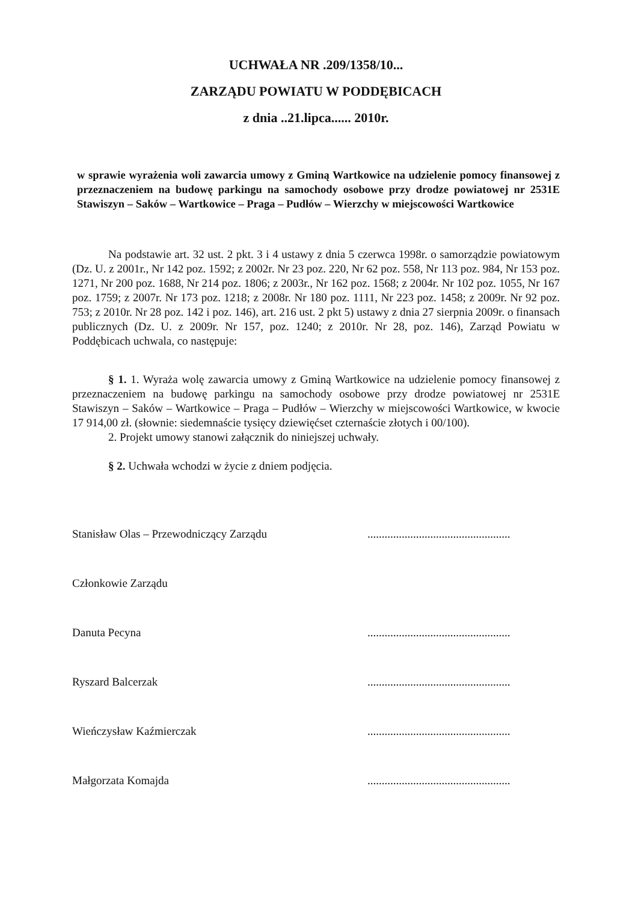UCHWAŁA NR .209/1358/10...
ZARZĄDU POWIATU W PODDĘBICACH
z dnia ..21.lipca...... 2010r.
w sprawie wyrażenia woli zawarcia umowy z Gminą Wartkowice na udzielenie pomocy finansowej z przeznaczeniem na budowę parkingu na samochody osobowe przy drodze powiatowej nr 2531E Stawiszyn – Saków – Wartkowice – Praga – Pudłów – Wierzchy w miejscowości Wartkowice
Na podstawie art. 32 ust. 2 pkt. 3 i 4 ustawy z dnia 5 czerwca 1998r. o samorządzie powiatowym (Dz. U. z 2001r., Nr 142 poz. 1592; z 2002r. Nr 23 poz. 220, Nr 62 poz. 558, Nr 113 poz. 984, Nr 153 poz. 1271, Nr 200 poz. 1688, Nr 214 poz. 1806; z 2003r., Nr 162 poz. 1568; z 2004r. Nr 102 poz. 1055, Nr 167 poz. 1759; z 2007r. Nr 173 poz. 1218; z 2008r. Nr 180 poz. 1111, Nr 223 poz. 1458; z 2009r. Nr 92 poz. 753; z 2010r. Nr 28 poz. 142 i poz. 146), art. 216 ust. 2 pkt 5) ustawy z dnia 27 sierpnia 2009r. o finansach publicznych (Dz. U. z 2009r. Nr 157, poz. 1240; z 2010r. Nr 28, poz. 146), Zarząd Powiatu w Poddębicach uchwala, co następuje:
§ 1. 1. Wyraża wolę zawarcia umowy z Gminą Wartkowice na udzielenie pomocy finansowej z przeznaczeniem na budowę parkingu na samochody osobowe przy drodze powiatowej nr 2531E Stawiszyn – Saków – Wartkowice – Praga – Pudłów – Wierzchy w miejscowości Wartkowice, w kwocie 17 914,00 zł. (słownie: siedemnaście tysięcy dziewięćset czternaście złotych i 00/100).
2. Projekt umowy stanowi załącznik do niniejszej uchwały.
§ 2. Uchwała wchodzi w życie z dniem podjęcia.
Stanisław Olas – Przewodniczący Zarządu..................................................
Członkowie Zarządu
Danuta Pecyna..................................................
Ryszard Balcerzak..................................................
Wieńczysław Kaźmierczak..................................................
Małgorzata Komajda..................................................